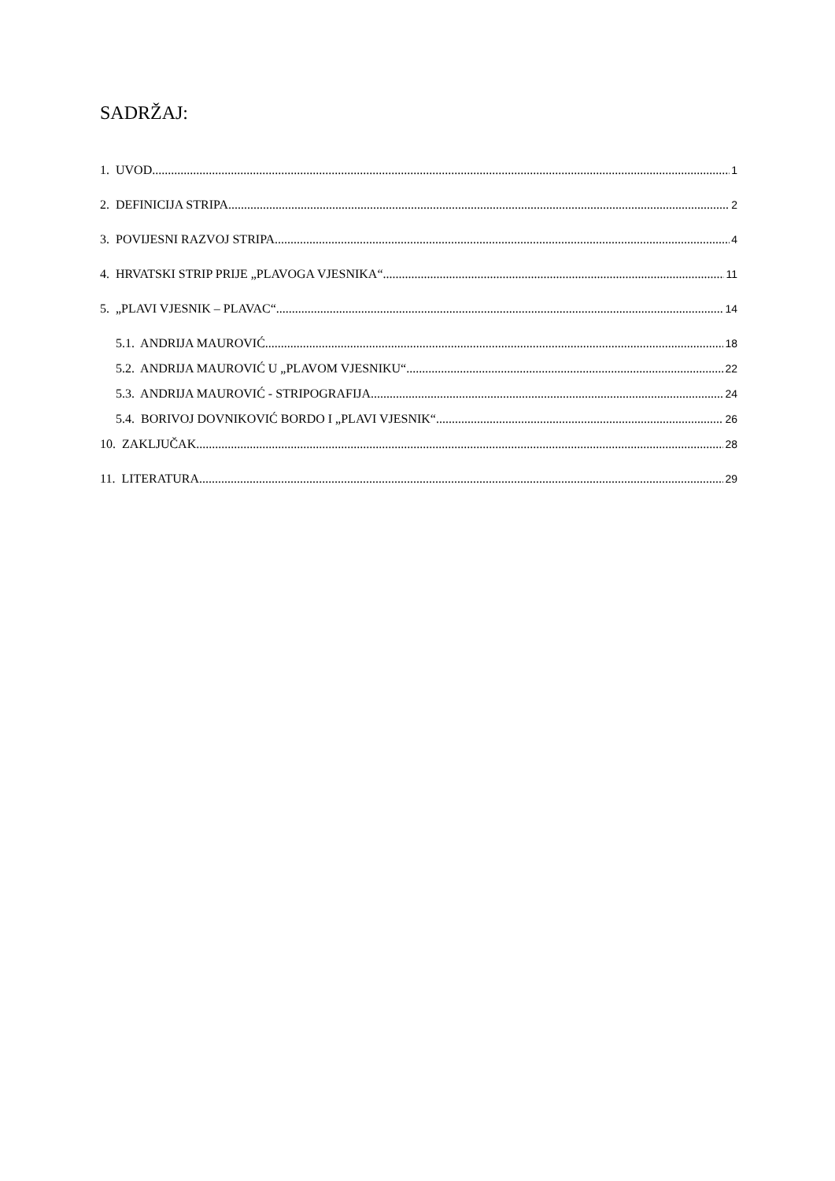SADRŽAJ:
1. UVOD 1
2. DEFINICIJA STRIPA 2
3. POVIJESNI RAZVOJ STRIPA 4
4. HRVATSKI STRIP PRIJE „PLAVOGA VJESNIKA“ 11
5. „PLAVI VJESNIK – PLAVAC“ 14
5.1. ANDRIJA MAUROVIĆ 18
5.2. ANDRIJA MAUROVIĆ U „PLAVOM VJESNIKU“ 22
5.3. ANDRIJA MAUROVIĆ - STRIPOGRAFIJA 24
5.4. BORIVOJ DOVNIKOVIĆ BORDO I „PLAVI VJESNIK“ 26
10. ZAKLJUČAK 28
11. LITERATURA 29